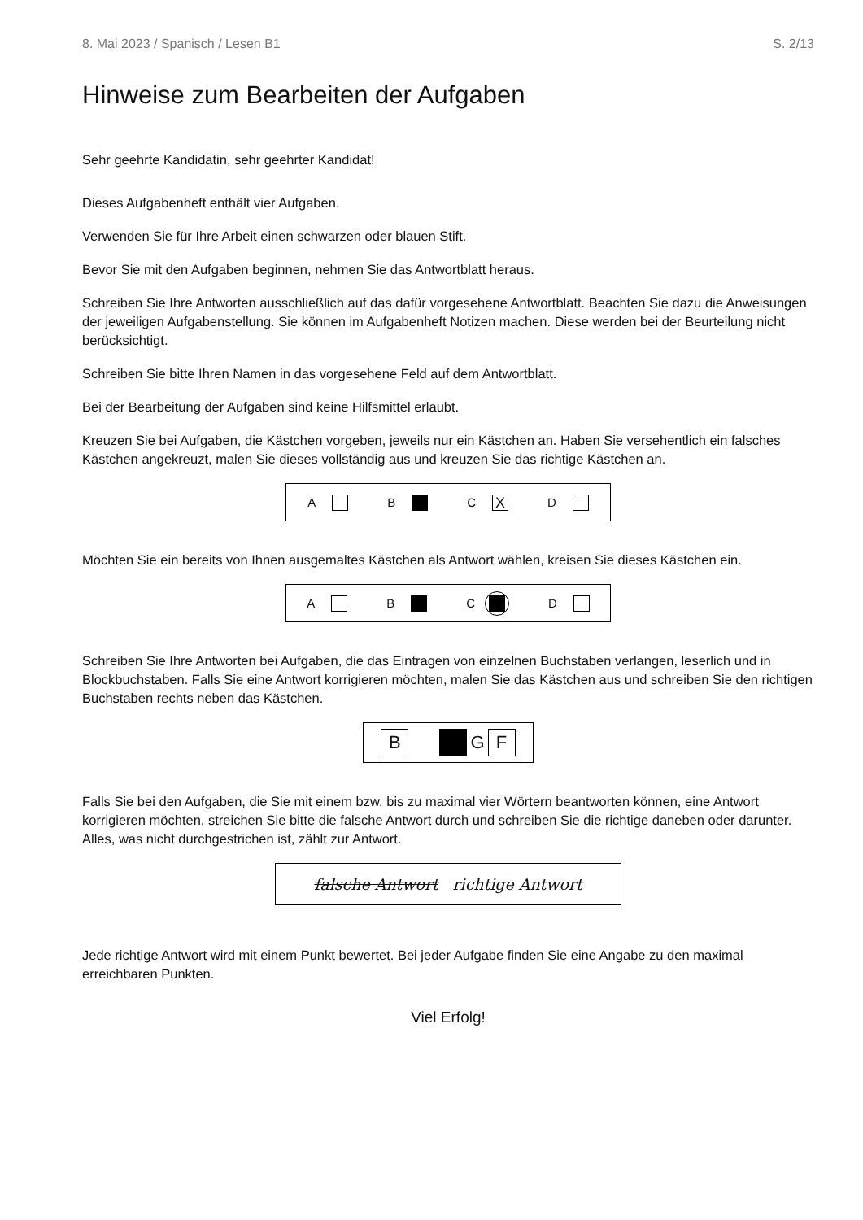8. Mai 2023 / Spanisch / Lesen B1 S. 2/13
Hinweise zum Bearbeiten der Aufgaben
Sehr geehrte Kandidatin, sehr geehrter Kandidat!
Dieses Aufgabenheft enthält vier Aufgaben.
Verwenden Sie für Ihre Arbeit einen schwarzen oder blauen Stift.
Bevor Sie mit den Aufgaben beginnen, nehmen Sie das Antwortblatt heraus.
Schreiben Sie Ihre Antworten ausschließlich auf das dafür vorgesehene Antwortblatt. Beachten Sie dazu die Anweisungen der jeweiligen Aufgabenstellung. Sie können im Aufgabenheft Notizen machen. Diese werden bei der Beurteilung nicht berücksichtigt.
Schreiben Sie bitte Ihren Namen in das vorgesehene Feld auf dem Antwortblatt.
Bei der Bearbeitung der Aufgaben sind keine Hilfsmittel erlaubt.
Kreuzen Sie bei Aufgaben, die Kästchen vorgeben, jeweils nur ein Kästchen an. Haben Sie versehentlich ein falsches Kästchen angekreuzt, malen Sie dieses vollständig aus und kreuzen Sie das richtige Kästchen an.
A B
C
X
D
Möchten Sie ein bereits von Ihnen ausgemaltes Kästchen als Antwort wählen, kreisen Sie dieses Kästchen ein.
A B C D
Schreiben Sie Ihre Antworten bei Aufgaben, die das Eintragen von einzelnen Buchstaben verlangen, leserlich und in Blockbuchstaben. Falls Sie eine Antwort korrigieren möchten, malen Sie das Kästchen aus und schreiben Sie den richtigen Buchstaben rechts neben das Kästchen.
B
G
F
Falls Sie bei den Aufgaben, die Sie mit einem bzw. bis zu maximal vier Wörtern beantworten können, eine Antwort korrigieren möchten, streichen Sie bitte die falsche Antwort durch und schreiben Sie die richtige daneben oder darunter. Alles, was nicht durchgestrichen ist, zählt zur Antwort.
falsche Antwort richtige Antwort
Jede richtige Antwort wird mit einem Punkt bewertet. Bei jeder Aufgabe finden Sie eine Angabe zu den maximal erreichbaren Punkten.
Viel Erfolg!